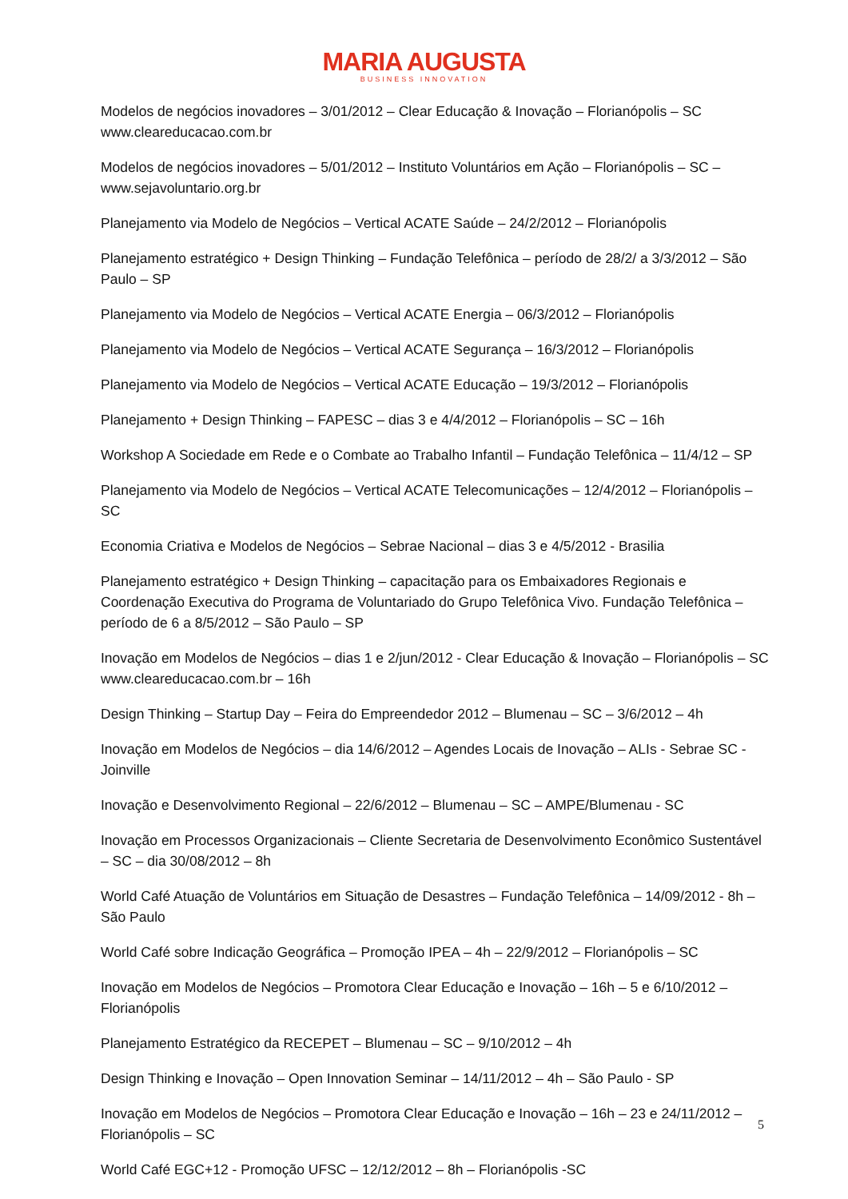MARIA AUGUSTA
BUSINESS INNOVATION
Modelos de negócios inovadores – 3/01/2012 – Clear Educação & Inovação – Florianópolis – SC www.cleareducacao.com.br
Modelos de negócios inovadores – 5/01/2012 – Instituto Voluntários em Ação – Florianópolis – SC – www.sejavoluntario.org.br
Planejamento via Modelo de Negócios – Vertical ACATE Saúde – 24/2/2012 – Florianópolis
Planejamento estratégico + Design Thinking – Fundação Telefônica – período de 28/2/ a 3/3/2012 – São Paulo – SP
Planejamento via Modelo de Negócios – Vertical ACATE Energia – 06/3/2012 – Florianópolis
Planejamento via Modelo de Negócios – Vertical ACATE Segurança – 16/3/2012 – Florianópolis
Planejamento via Modelo de Negócios – Vertical ACATE Educação – 19/3/2012 – Florianópolis
Planejamento + Design Thinking – FAPESC – dias 3 e 4/4/2012 – Florianópolis – SC – 16h
Workshop A Sociedade em Rede e o Combate ao Trabalho Infantil – Fundação Telefônica – 11/4/12 – SP
Planejamento via Modelo de Negócios – Vertical ACATE Telecomunicações – 12/4/2012 – Florianópolis – SC
Economia Criativa e Modelos de Negócios – Sebrae Nacional – dias 3 e 4/5/2012 - Brasilia
Planejamento estratégico + Design Thinking – capacitação para os Embaixadores Regionais e Coordenação Executiva do Programa de Voluntariado do Grupo Telefônica Vivo. Fundação Telefônica – período de 6 a 8/5/2012 – São Paulo – SP
Inovação em Modelos de Negócios – dias 1 e 2/jun/2012 - Clear Educação & Inovação – Florianópolis – SC www.cleareducacao.com.br – 16h
Design Thinking – Startup Day – Feira do Empreendedor 2012 – Blumenau – SC – 3/6/2012 – 4h
Inovação em Modelos de Negócios – dia 14/6/2012 – Agendes Locais de Inovação – ALIs - Sebrae SC - Joinville
Inovação e Desenvolvimento Regional – 22/6/2012 – Blumenau – SC – AMPE/Blumenau - SC
Inovação em Processos Organizacionais – Cliente Secretaria de Desenvolvimento Econômico Sustentável – SC – dia 30/08/2012 – 8h
World Café Atuação de Voluntários em Situação de Desastres – Fundação Telefônica – 14/09/2012 - 8h – São Paulo
World Café sobre Indicação Geográfica – Promoção IPEA – 4h – 22/9/2012 – Florianópolis – SC
Inovação em Modelos de Negócios – Promotora Clear Educação e Inovação – 16h – 5 e 6/10/2012 – Florianópolis
Planejamento Estratégico da RECEPET – Blumenau – SC – 9/10/2012 – 4h
Design Thinking e Inovação – Open Innovation Seminar – 14/11/2012 – 4h – São Paulo - SP
Inovação em Modelos de Negócios – Promotora Clear Educação e Inovação – 16h – 23 e 24/11/2012 – Florianópolis – SC
World Café EGC+12 - Promoção UFSC – 12/12/2012 – 8h – Florianópolis -SC
5